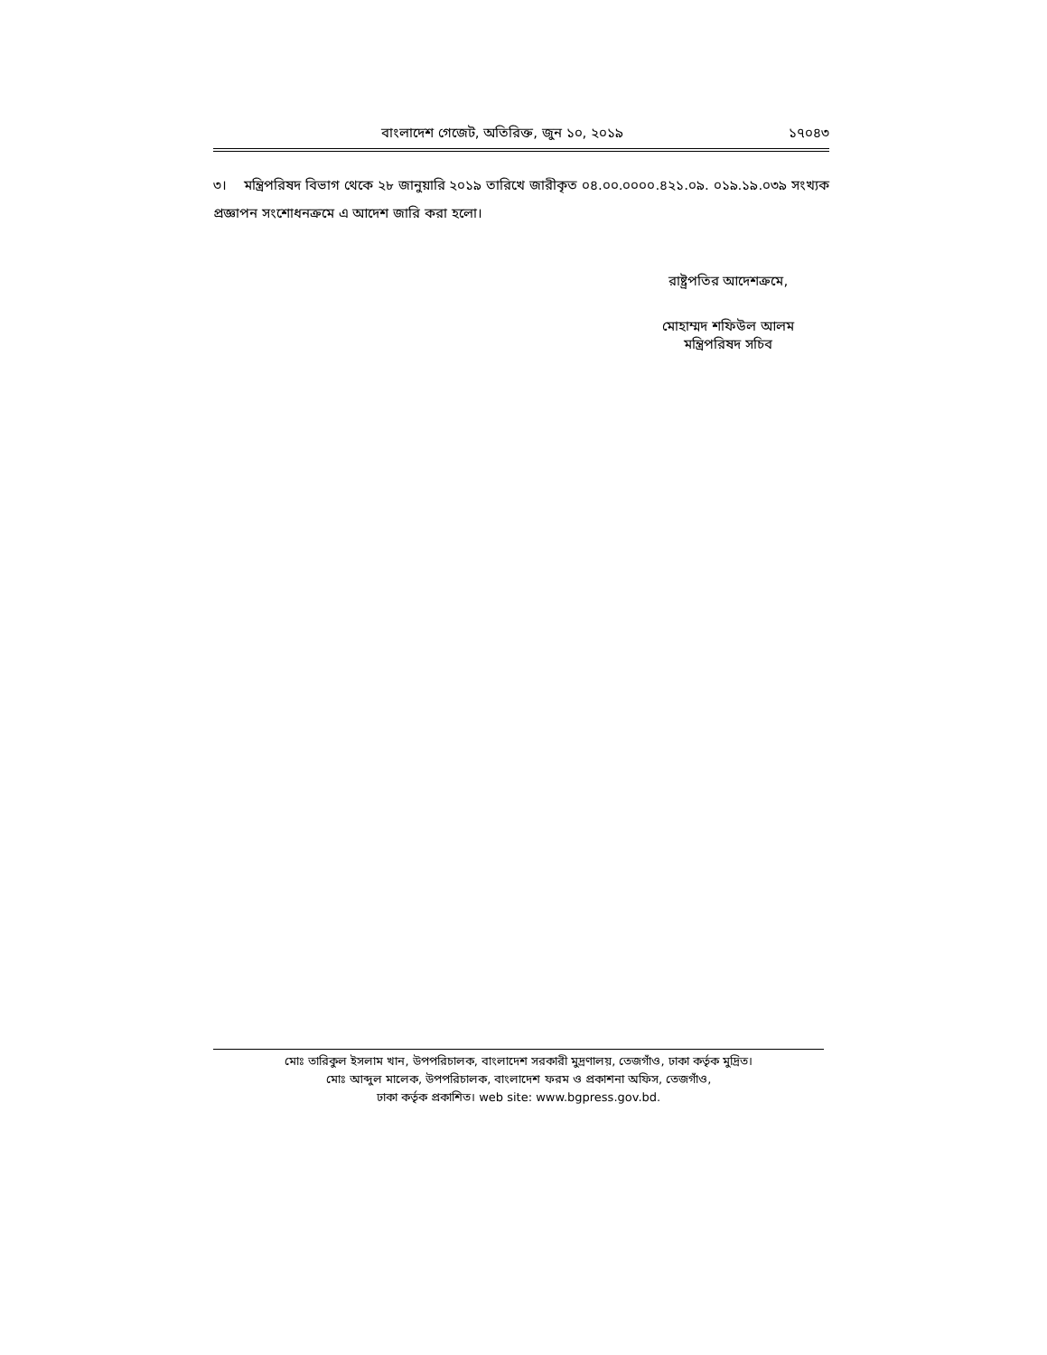বাংলাদেশ গেজেট, অতিরিক্ত, জুন ১০, ২০১৯ ১৭০৪৩
৩। মন্ত্রিপরিষদ বিভাগ থেকে ২৮ জানুয়ারি ২০১৯ তারিখে জারীকৃত ০৪.০০.০০০০.৪২১.০৯. ০১৯.১৯.০৩৯ সংখ্যক প্রজ্ঞাপন সংশোধনক্রমে এ আদেশ জারি করা হলো।
রাষ্ট্রপতির আদেশক্রমে,
মোহাম্মদ শফিউল আলম
মন্ত্রিপরিষদ সচিব
মোঃ তারিকুল ইসলাম খান, উপপরিচালক, বাংলাদেশ সরকারী মুদ্রণালয়, তেজগাঁও, ঢাকা কর্তৃক মুদ্রিত।
মোঃ আব্দুল মালেক, উপপরিচালক, বাংলাদেশ ফরম ও প্রকাশনা অফিস, তেজগাঁও,
ঢাকা কর্তৃক প্রকাশিত। web site: www.bgpress.gov.bd.